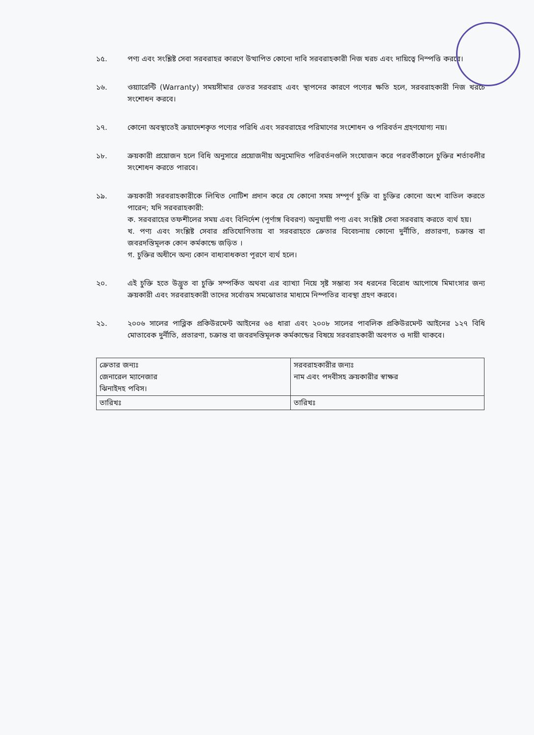১৫. পণ্য এবং সংশ্লিষ্ট সেবা সরবরাহর কারণে উত্থাপিত কোনো দাবি সরবরাহকারী নিজ খরচ এবং দায়িত্বে নিস্পত্তি করবে।
১৬. ওয়্যারেন্টি (Warranty) সময়সীমার ভেতর সরবরাহ এবং স্থাপনের কারণে পণ্যের ক্ষতি হলে, সরবরাহকারী নিজ খরচে সংশোধন করবে।
১৭. কোনো অবস্থাতেই ক্রয়াদেশকৃত পণ্যের পরিধি এবং সরবরাহের পরিমাণের সংশোধন ও পরিবর্তন গ্রহণযোগ্য নয়।
১৮. ক্রয়কারী প্রয়োজন হলে বিধি অনুসারে প্রয়োজনীয় অনুমোদিত পরিবর্তনগুলি সংযোজন করে পরবর্তীকালে চুক্তির শর্তাবলীর সংশোধন করতে পারবে।
১৯. ক্রয়কারী সরবরাহকারীকে লিখিত নোটিশ প্রদান করে যে কোনো সময় সম্পূর্ণ চুক্তি বা চুক্তির কোনো অংশ বাতিল করতে পারেন; যদি সরবরাহকারী:
ক. সরবরাহের তফশীলের সময় এবং বিনির্দেশ (পূর্ণাঙ্গ বিবরণ) অনুযায়ী পণ্য এবং সংশ্লিষ্ট সেবা সরবরাহ করতে ব্যর্থ হয়।
খ. পণ্য এবং সংশ্লিষ্ট সেবার প্রতিযোগিতায় বা সরবরাহতে ক্রেতার বিবেচনায় কোনো দুর্নীতি, প্রতারণা, চক্রান্ত বা জবরদস্তিমূলক কোন কর্মকান্ডে জড়িত ।
গ. চুক্তির অধীনে অন্য কোন বাধ্যবাধকতা পূরণে ব্যর্থ হলে।
২০. এই চুক্তি হতে উদ্ভুত বা চুক্তি সম্পর্কিত অথবা এর ব্যাখ্যা নিয়ে সৃষ্ট সম্ভাব্য সব ধরনের বিরোধ আপোষে মিমাংসার জন্য ক্রয়কারী এবং সরবরাহকারী তাদের সর্বোত্তম সমঝোতার মাধ্যমে নিস্পতির ব্যবস্থা গ্রহণ করবে।
২১. ২০০৬ সালের পাব্লিক প্রকিউরমেন্ট আইনের ৬৪ ধারা এবং ২০০৮ সালের পাবলিক প্রকিউরমেন্ট আইনের ১২৭ বিধি মোতাবেক দুর্নীতি, প্রতারণা, চক্রান্ত বা জবরদস্তিমূলক কর্মকান্ডের বিষয়ে সরবরাহকারী অবগত ও দায়ী থাকবে।
| ক্রেতার জন্যঃ জেনারেল ম্যানেজার ঝিনাইদহ পবিস। | সরবরাহকারীর জন্যঃ নাম এবং পদবীসহ ক্রয়কারীর স্বাক্ষর |
| তারিখঃ | তারিখঃ |